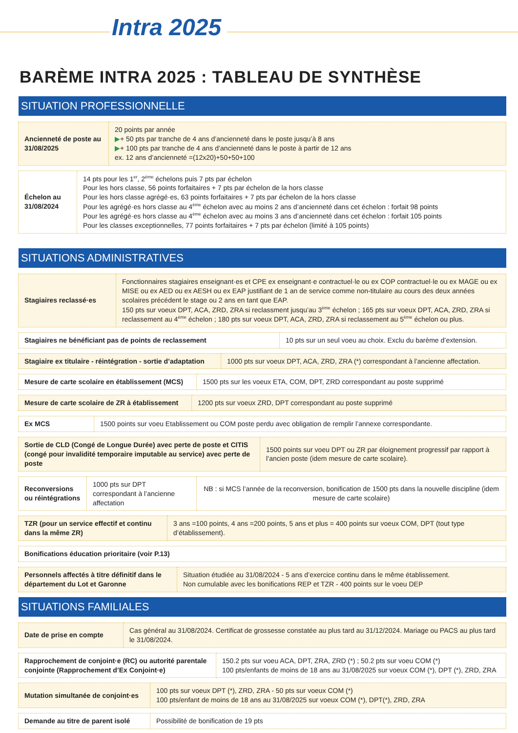Intra 2025
BARÈME INTRA 2025 : TABLEAU DE SYNTHÈSE
SITUATION PROFESSIONNELLE
| Ancienneté de poste au 31/08/2025 | 20 points par année ▶ + 50 pts par tranche de 4 ans d’ancienneté dans le poste jusqu’à 8 ans ▶ + 100 pts par tranche de 4 ans d’ancienneté dans le poste à partir de 12 ans ex. 12 ans d’ancienneté =(12x20)+50+50+100 |
| Échelon au 31/08/2024 | 14 pts pour les 1<sup>er</sup>, 2<sup>ème</sup> échelons puis 7 pts par échelon Pour les hors classe, 56 points forfaitaires + 7 pts par échelon de la hors classe Pour les hors classe agrégé·es, 63 points forfaitaires + 7 pts par échelon de la hors classe Pour les agrégé·es hors classe au 4<sup>ème</sup> échelon avec au moins 2 ans d’ancienneté dans cet échelon : forfait 98 points Pour les agrégé·es hors classe au 4<sup>ème</sup> échelon avec au moins 3 ans d’ancienneté dans cet échelon : forfait 105 points Pour les classes exceptionnelles, 77 points forfaitaires + 7 pts par échelon (limité à 105 points) |
SITUATIONS ADMINISTRATIVES
| Stagiaires reclassé·es | Fonctionnaires stagiaires enseignant·es et CPE ex enseignant·e contractuel·le ou ex COP contractuel·le ou ex MAGE ou ex MISE ou ex AED ou ex AESH ou ex EAP justifiant de 1 an de service comme non-titulaire au cours des deux années scolaires précédent le stage ou 2 ans en tant que EAP. 150 pts sur voeux DPT, ACA, ZRD, ZRA si reclassment jusqu’au 3<sup>ème</sup> échelon ; 165 pts sur voeux DPT, ACA, ZRD, ZRA si reclassement au 4<sup>ème</sup> échelon ; 180 pts sur voeux DPT, ACA, ZRD, ZRA si reclassement au 5<sup>ème</sup> échelon ou plus. |
| Stagiaires ne bénéficiant pas de points de reclassement | 10 pts sur un seul voeu au choix. Exclu du barème d’extension. |
| Stagiaire ex titulaire - réintégration - sortie d’adaptation | 1000 pts sur voeux DPT, ACA, ZRD, ZRA (*) correspondant à l’ancienne affectation. |
| Mesure de carte scolaire en établissement (MCS) | 1500 pts sur les voeux ETA, COM, DPT, ZRD correspondant au poste supprimé |
| Mesure de carte scolaire de ZR à établissement | 1200 pts sur voeux ZRD, DPT correspondant au poste supprimé |
| Ex MCS | 1500 points sur voeu Etablissement ou COM poste perdu avec obligation de remplir l’annexe correspondante. |
| Sortie de CLD (Congé de Longue Durée) avec perte de poste et CITIS (congé pour invalidité temporaire imputable au service) avec perte de poste | 1500 points sur voeu DPT ou ZR par éloignement progressif par rapport à l’ancien poste (idem mesure de carte scolaire). |
| Reconversions ou réintégrations | 1000 pts sur DPT correspondant à l’ancienne affectation | NB : si MCS l’année de la reconversion, bonification de 1500 pts dans la nouvelle discipline (idem mesure de carte scolaire) |
| TZR (pour un service effectif et continu dans la même ZR) | 3 ans =100 points, 4 ans =200 points, 5 ans et plus = 400 points sur voeux COM, DPT (tout type d’établissement). |
| Bonifications éducation prioritaire (voir P.13) |
| Personnels affectés à titre définitif dans le département du Lot et Garonne | Situation étudiée au 31/08/2024 - 5 ans d’exercice continu dans le même établissement. Non cumulable avec les bonifications REP et TZR - 400 points sur le voeu DEP |
SITUATIONS FAMILIALES
| Date de prise en compte | Cas général au 31/08/2024. Certificat de grossesse constatée au plus tard au 31/12/2024. Mariage ou PACS au plus tard le 31/08/2024. |
| Rapprochement de conjoint·e (RC) ou autorité parentale conjointe (Rapprochement d’Ex Conjoint·e) | 150.2 pts sur voeu ACA, DPT, ZRA, ZRD (*) ; 50.2 pts sur voeu COM (*) 100 pts/enfants de moins de 18 ans au 31/08/2025 sur voeux COM (*), DPT (*), ZRD, ZRA |
| Mutation simultanée de conjoint·es | 100 pts sur voeux DPT (*), ZRD, ZRA - 50 pts sur voeux COM (*) 100 pts/enfant de moins de 18 ans au 31/08/2025 sur voeux COM (*), DPT(*), ZRD, ZRA |
| Demande au titre de parent isolé | Possibilité de bonification de 19 pts |